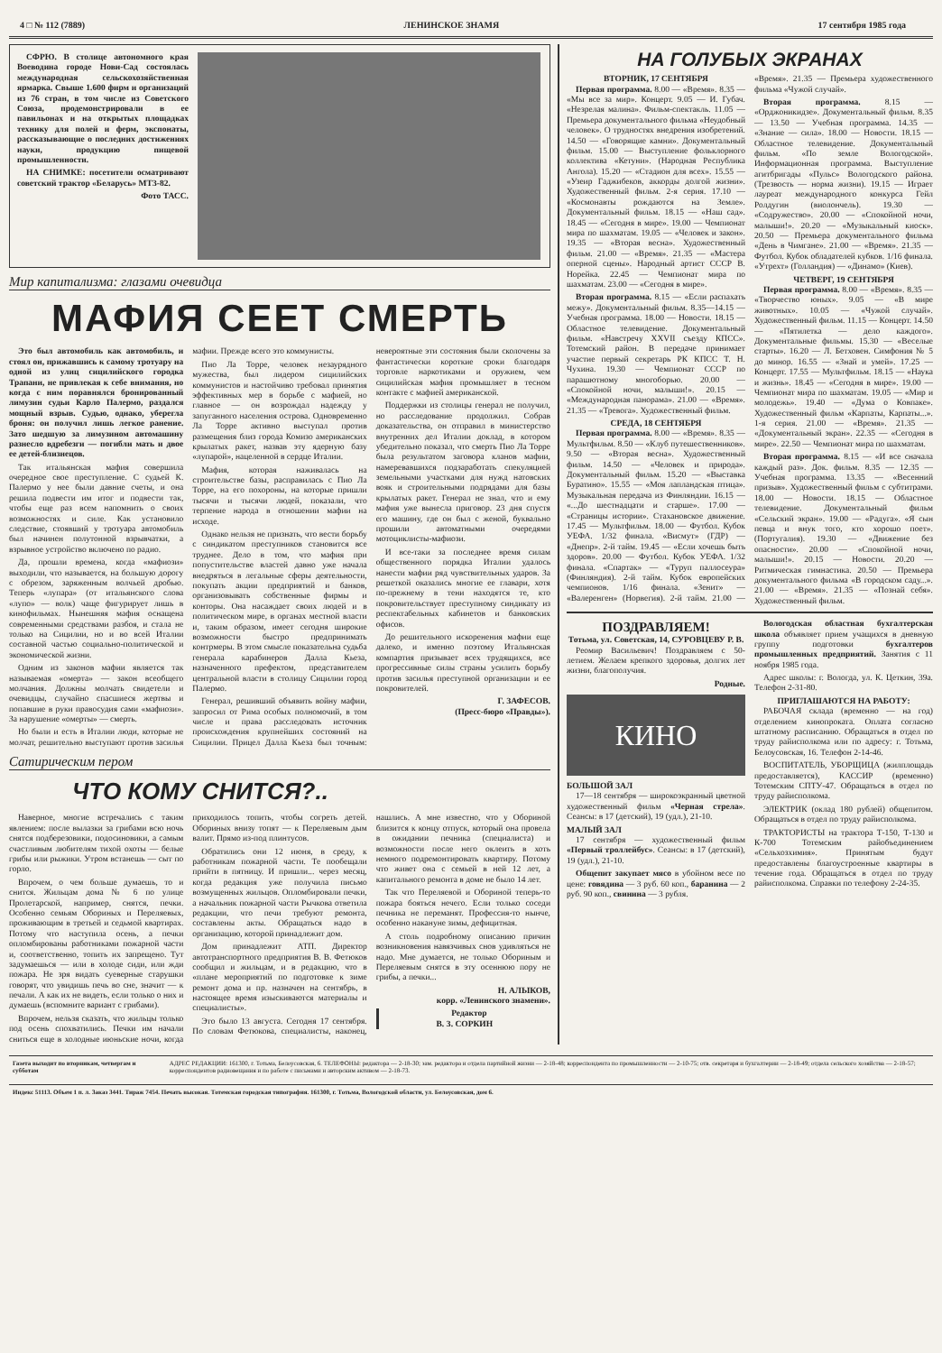4 □ № 112 (7889) ЛЕНИНСКОЕ ЗНАМЯ 17 сентября 1985 года
СФРЮ. В столице автономного края Воеводина городе Нови-Сад состоялась международная сельскохозяйственная ярмарка. Свыше 1.600 фирм и организаций из 76 стран, в том числе из Советского Союза, продемонстрировали в ее павильонах и на открытых площадках технику для полей и ферм, экспонаты, рассказывающие о последних достижениях науки, продукцию пищевой промышленности.
НА СНИМКЕ: посетители осматривают советский трактор «Беларусь» МТЗ-82.
Фото ТАСС.
Мир капитализма: глазами очевидца
МАФИЯ СЕЕТ СМЕРТЬ
Это был автомобиль как автомобиль, и стоял он, прижавшись к самому тротуару на одной из улиц сицилийского городка Трапани, не привлекая к себе внимания, но когда с ним поравнялся бронированный лимузин судьи Карло Палермо, раздался мощный взрыв. Судью, однако, уберегла броня: он получил лишь легкое ранение. Зато шедшую за лимузином автомашину разнесло вдребезги — погибли мать и двое ее детей-близнецов.
Так итальянская мафия совершила очередное свое преступление. С судьей К. Палермо у нее были давние счеты, и она решила подвести им итог и подвести так, чтобы еще раз всем напомнить о своих возможностях и силе. Как установило следствие, стоявший у тротуара автомобиль был начинен полутонной взрывчатки, а взрывное устройство включено по радио.
Да, прошли времена, когда «мафиози» выходили, что называется, на большую дорогу с обрезом, заряженным волчьей дробью. Теперь «лупара» (от итальянского слова «лупо» — волк) чаще фигурирует лишь в кинофильмах. Нынешняя мафия оснащена современными средствами разбоя, и стала не только на Сицилии, но и во всей Италии составной частью социально-политической и экономической жизни.
Одним из законов мафии является так называемая «омерта» — закон всеобщего молчания. Должны молчать свидетели и очевидцы, случайно спасшиеся жертвы и попавшие в руки правосудия сами «мафиози». За нарушение «омерты» — смерть.
Но были и есть в Италии люди, которые не молчат, решительно выступают против засилья мафии. Прежде всего это коммунисты.
Пио Ла Торре, человек незаурядного мужества, был лидером сицилийских коммунистов и настойчиво требовал принятия эффективных мер в борьбе с мафией, но главное — он возрождал надежду у запуганного населения острова. Одновременно Ла Торре активно выступал против размещения близ города Комизо американских крылатых ракет, назвав эту ядерную базу «лупарой», нацеленной в сердце Италии.
Мафия, которая наживалась на строительстве базы, расправилась с Пио Ла Торре, на его похороны, на которые пришли тысячи и тысячи людей, показали, что терпение народа в отношении мафии на исходе.
Однако нельзя не признать, что вести борьбу с синдикатом преступников становится все труднее. Дело в том, что мафия при попустительстве властей давно уже начала внедряться в легальные сферы деятельности, покупать акции предприятий и банков, организовывать собственные фирмы и конторы. Она насаждает своих людей и в политическом мире, в органах местной власти и, таким образом, имеет сегодня широкие возможности быстро предпринимать контрмеры. В этом смысле показательна судьба генерала карабинеров Далла Кьеза, назначенного префектом, представителем центральной власти в столицу Сицилии город Палермо.
Генерал, решивший объявить войну мафии, запросил от Рима особых полномочий, в том числе и права расследовать источник происхождения крупнейших состояний на Сицилии. Прицел Далла Кьеза был точным: невероятные эти состояния были сколочены за фантастически короткие сроки благодаря торговле наркотиками и оружием, чем сицилийская мафия промышляет в тесном контакте с мафией американской.
Поддержки из столицы генерал не получил, но расследование продолжил. Собрав доказательства, он отправил в министерство внутренних дел Италии доклад, в котором убедительно показал, что смерть Пио Ла Торре была результатом заговора кланов мафии, намеревавшихся подзаработать спекуляцией земельными участками для нужд натовских вояк и строительными подрядами для базы крылатых ракет. Генерал не знал, что и ему мафия уже вынесла приговор. 23 дня спустя его машину, где он был с женой, буквально прошили автоматными очередями мотоциклисты-мафиози.
И все-таки за последнее время силам общественного порядка Италии удалось нанести мафии ряд чувствительных ударов. За решеткой оказались многие ее главари, хотя по-прежнему в тени находятся те, кто покровительствует преступному синдикату из респектабельных кабинетов и банковских офисов.
До решительного искоренения мафии еще далеко, и именно поэтому Итальянская компартия призывает всех трудящихся, все прогрессивные силы страны усилить борьбу против засилья преступной организации и ее покровителей.
Г. ЗАФЕСОВ.
(Пресс-бюро «Правды»).
Сатирическим пером
ЧТО КОМУ СНИТСЯ?..
Наверное, многие встречались с таким явлением: после вылазки за грибами всю ночь снятся подберезовики, подосиновики, а самым счастливым любителям тихой охоты — белые грибы или рыжики. Утром встанешь — сыт по горло.
Впрочем, о чем больше думаешь, то и снится. Жильцам дома № 6 по улице Пролетарской, например, снятся, печки. Особенно семьям Обориных и Переляевых, проживающим в третьей и седьмой квартирах. Потому что наступила осень, а печки опломбированы работниками пожарной части и, соответственно, топить их запрещено. Тут задумаешься — или в холоде сиди, или жди пожара. Не зря видать суеверные старушки говорят, что увидишь печь во сне, значит — к печали. А как их не видеть, если только о них и думаешь (вспомните вариант с грибами).
Впрочем, нельзя сказать, что жильцы только под осень спохватились. Печки им начали сниться еще в холодные июньские ночи, когда приходилось топить, чтобы согреть детей. Обориных внизу топят — к Переляевым дым валит. Прямо из-под плинтусов.
Обратились они 12 июня, в среду, к работникам пожарной части. Те пообещали прийти в пятницу. И пришли... через месяц, когда редакция уже получила письмо возмущенных жильцов. Опломбировали печки, а начальник пожарной части Рычкова ответила редакции, что печи требуют ремонта, составлены акты. Обращаться надо в организацию, которой принадлежит дом.
Дом принадлежит АТП. Директор автотранспортного предприятия В. В. Фетюков сообщил и жильцам, и в редакцию, что в «плане мероприятий по подготовке к зиме ремонт дома и пр. назначен на сентябрь, в настоящее время изыскиваются материалы и специалисты».
Это было 13 августа. Сегодня 17 сентября. По словам Фетюкова, специалисты, наконец, нашлись. А мне известно, что у Обориной близится к концу отпуск, который она провела в ожидании печника (специалиста) и возможности после него оклеить в хоть немного подремонтировать квартиру. Потому что живет она с семьей в ней 12 лет, а капитального ремонта в доме не было 14 лет.
Так что Переляевой и Обориной теперь-то пожара бояться нечего. Если только соседи печника не переманят. Профессия-то нынче, особенно накануне зимы, дефицитная.
А столь подробному описанию причин возникновения навязчивых снов удивляться не надо. Мне думается, не только Обориным и Переляевым снятся в эту осеннюю пору не грибы, а печки...
Н. АЛЫКОВ,
корр. «Ленинского знамени».
Редактор
В. З. СОРКИН
НА ГОЛУБЫХ ЭКРАНАХ
ВТОРНИК, 17 СЕНТЯБРЯ
Первая программа. 8.00 — «Время». 8.35 — «Мы все за мир». Концерт. 9.05 — И. Губач. «Незрелая малина». Фильм-спектакль. 11.05 — Премьера документального фильма «Неудобный человек». О трудностях внедрения изобретений. 14.50 — «Говорящие камни». Документальный фильм. 15.00 — Выступление фольклорного коллектива «Кетуни». (Народная Республика Ангола). 15.20 — «Стадион для всех». 15.55 — «Узеир Гаджибеков, аккорды долгой жизни». Художественный фильм. 2-я серия. 17.10 — «Космонавты рождаются на Земле». Документальный фильм. 18.15 — «Наш сад». 18.45 — «Сегодня в мире». 19.00 — Чемпионат мира по шахматам. 19.05 — «Человек и закон». 19.35 — «Вторая весна». Художественный фильм. 21.00 — «Время». 21.35 — «Мастера оперной сцены». Народный артист СССР В. Норейка. 22.45 — Чемпионат мира по шахматам. 23.00 — «Сегодня в мире».
Вторая программа. 8.15 — «Если распахать межу». Документальный фильм. 8.35—14.15 — Учебная программа. 18.00 — Новости. 18.15 — Областное телевидение. Документальный фильм. «Навстречу XXVII съезду КПСС». Тотемский район. В передаче принимает участие первый секретарь РК КПСС Т. Н. Чухина. 19.30 — Чемпионат СССР по парашютному многоборью. 20.00 — «Спокойной ночи, малыши!». 20.15 — «Международная панорама». 21.00 — «Время». 21.35 — «Тревога». Художественный фильм.
СРЕДА, 18 СЕНТЯБРЯ
Первая программа. 8.00 — «Время». 8.35 — Мультфильм. 8.50 — «Клуб путешественников». 9.50 — «Вторая весна». Художественный фильм. 14.50 — «Человек и природа». Документальный фильм. 15.20 — «Выставка Буратино». 15.55 — «Моя лапландская птица». Музыкальная передача из Финляндии. 16.15 — «...До шестнадцати и старше». 17.00 — «Страницы истории». Стахановское движение. 17.45 — Мультфильм. 18.00 — Футбол. Кубок УЕФА. 1/32 финала. «Висмут» (ГДР) — «Днепр». 2-й тайм. 19.45 — «Если хочешь быть здоров». 20.00 — Футбол. Кубок УЕФА. 1/32 финала. «Спартак» — «Туруп паллосеура» (Финляндия). 2-й тайм. Кубок европейских чемпионов. 1/16 финала. «Зенит» — «Валеренген» (Норвегия). 2-й тайм. 21.00 — «Время». 21.35 — Премьера художественного фильма «Чужой случай».
Вторая программа. 8.15 — «Орджоникидзе». Документальный фильм. 8.35 — 13.50 — Учебная программа. 14.35 — «Знание — сила». 18.00 — Новости. 18.15 — Областное телевидение. Документальный фильм. «По земле Вологодской». Информационная программа. Выступление агитбригады «Пульс» Вологодского района. (Трезвость — норма жизни). 19.15 — Играет лауреат международного конкурса Гейл Ролдугин (виолончель). 19.30 — «Содружество». 20.00 — «Спокойной ночи, малыши!». 20.20 — «Музыкальный киоск». 20.50 — Премьера документального фильма «День в Чимгане». 21.00 — «Время». 21.35 — Футбол. Кубок обладателей кубков. 1/16 финала. «Утрехт» (Голландия) — «Динамо» (Киев).
ЧЕТВЕРГ, 19 СЕНТЯБРЯ
Первая программа. 8.00 — «Время». 8.35 — «Творчество юных». 9.05 — «В мире животных». 10.05 — «Чужой случай». Художественный фильм. 11.15 — Концерт. 14.50 — «Пятилетка — дело каждого». Документальные фильмы. 15.30 — «Веселые старты». 16.20 — Л. Бетховен. Симфония № 5 до минор. 16.55 — «Знай и умей». 17.25 — Концерт. 17.55 — Мультфильм. 18.15 — «Наука и жизнь». 18.45 — «Сегодня в мире». 19.00 — Чемпионат мира по шахматам. 19.05 — «Мир и молодежь». 19.40 — «Дума о Ковпаке». Художественный фильм «Карпаты, Карпаты...». 1-я серия. 21.00 — «Время». 21.35 — «Документальный экран». 22.35 — «Сегодня в мире». 22.50 — Чемпионат мира по шахматам.
Вторая программа. 8.15 — «И все сначала каждый раз». Док. фильм. 8.35 — 12.35 — Учебная программа. 13.35 — «Весенний призыв». Художественный фильм с субтитрами. 18.00 — Новости. 18.15 — Областное телевидение. Документальный фильм «Сельский экран». 19.00 — «Радуга». «Я сын певца и внук того, кто хорошо поет». (Португалия). 19.30 — «Движение без опасности». 20.00 — «Спокойной ночи, малыши!». 20.15 — Новости. 20.20 — Ритмическая гимнастика. 20.50 — Премьера документального фильма «В городском саду...». 21.00 — «Время». 21.35 — «Познай себя». Художественный фильм.
ПОЗДРАВЛЯЕМ!
Тотьма, ул. Советская, 14, СУРОВЦЕВУ Р. В.
Реомир Васильевич! Поздравляем с 50-летием. Желаем крепкого здоровья, долгих лет жизни, благополучия.
Родные.
КИНО
БОЛЬШОЙ ЗАЛ
17—18 сентября — широкоэкранный цветной художественный фильм «Черная стрела». Сеансы: в 17 (детский), 19 (удл.), 21-10.
МАЛЫЙ ЗАЛ
17 сентября — художественный фильм «Первый троллейбус». Сеансы: в 17 (детский), 19 (удл.), 21-10.
Общепит закупает мясо в убойном весе по цене: говядина — 3 руб. 60 коп., баранина — 2 руб. 90 коп., свинина — 3 рубля.
Вологодская областная бухгалтерская школа объявляет прием учащихся в дневную группу подготовки бухгалтеров промышленных предприятий. Занятия с 11 ноября 1985 года.
Адрес школы: г. Вологда, ул. К. Цеткин, 39а. Телефон 2-31-80.
ПРИГЛАШАЮТСЯ НА РАБОТУ:
РАБОЧАЯ склада (временно — на год) отделением кинопроката. Оплата согласно штатному расписанию. Обращаться в отдел по труду райисполкома или по адресу: г. Тотьма, Белоусовская, 16. Телефон 2-14-46.
ВОСПИТАТЕЛЬ, УБОРЩИЦА (жилплощадь предоставляется), КАССИР (временно) Тотемским СПТУ-47. Обращаться в отдел по труду райисполкома.
ЭЛЕКТРИК (оклад 180 рублей) общепитом. Обращаться в отдел по труду райисполкома.
ТРАКТОРИСТЫ на трактора Т-150, Т-130 и К-700 Тотемским райобъединением «Сельхозхимия». Принятым будут предоставлены благоустроенные квартиры в течение года. Обращаться в отдел по труду райисполкома. Справки по телефону 2-24-35.
Газета выходит по вторникам, четвергам и субботам
АДРЕС РЕДАКЦИИ: 161300, г. Тотьма, Белоусовская, 6. ТЕЛЕФОНЫ: редактора — 2-18-30; зам. редактора и отдела партийной жизни — 2-18-48; корреспондента по промышленности — 2-10-75; отв. секретаря и бухгалтерии — 2-18-49; отдела сельского хозяйства — 2-18-57; корреспондентов радиовещания и по работе с письмами и авторским активом — 2-18-73.
Индекс 51113. Объем 1 п. л. Заказ 3441. Тираж 7454. Печать высокая. Тотемская городская типография. 161300, г. Тотьма, Вологодской области, ул. Белоусовская, дом 6.